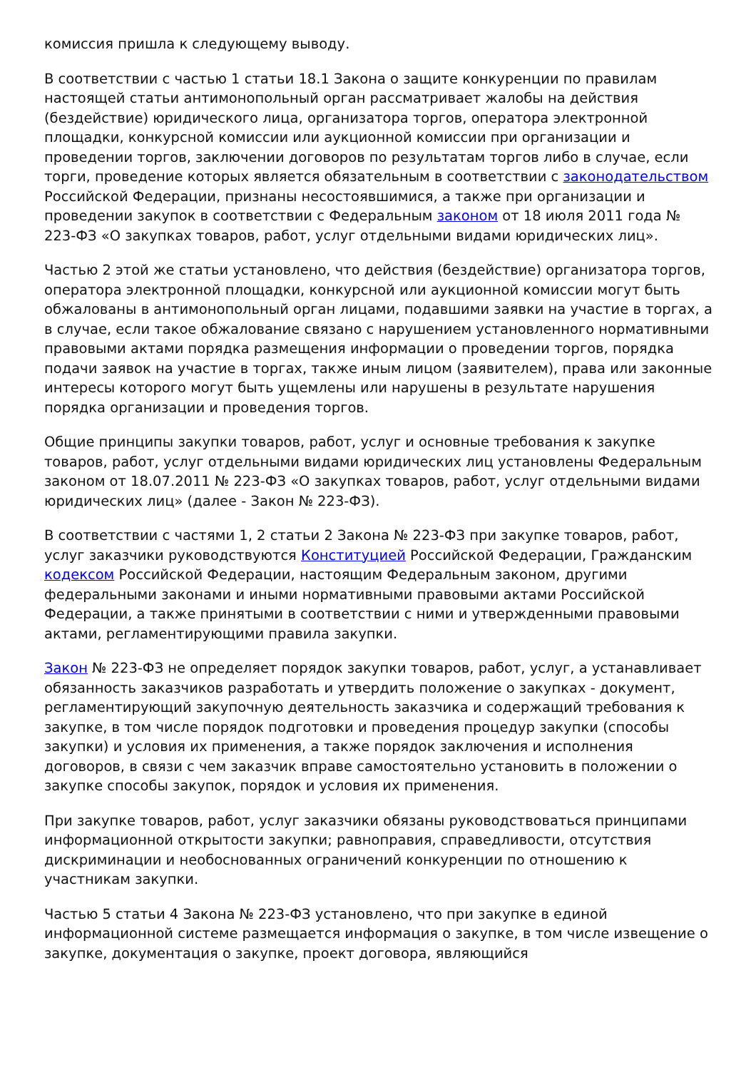комиссия пришла к следующему выводу.
В соответствии с частью 1 статьи 18.1 Закона о защите конкуренции по правилам настоящей статьи антимонопольный орган рассматривает жалобы на действия (бездействие) юридического лица, организатора торгов, оператора электронной площадки, конкурсной комиссии или аукционной комиссии при организации и проведении торгов, заключении договоров по результатам торгов либо в случае, если торги, проведение которых является обязательным в соответствии с законодательством Российской Федерации, признаны несостоявшимися, а также при организации и проведении закупок в соответствии с Федеральным законом от 18 июля 2011 года № 223-ФЗ «О закупках товаров, работ, услуг отдельными видами юридических лиц».
Частью 2 этой же статьи установлено, что действия (бездействие) организатора торгов, оператора электронной площадки, конкурсной или аукционной комиссии могут быть обжалованы в антимонопольный орган лицами, подавшими заявки на участие в торгах, а в случае, если такое обжалование связано с нарушением установленного нормативными правовыми актами порядка размещения информации о проведении торгов, порядка подачи заявок на участие в торгах, также иным лицом (заявителем), права или законные интересы которого могут быть ущемлены или нарушены в результате нарушения порядка организации и проведения торгов.
Общие принципы закупки товаров, работ, услуг и основные требования к закупке товаров, работ, услуг отдельными видами юридических лиц установлены Федеральным законом от 18.07.2011 № 223-ФЗ «О закупках товаров, работ, услуг отдельными видами юридических лиц» (далее - Закон № 223-ФЗ).
В соответствии с частями 1, 2 статьи 2 Закона № 223-ФЗ при закупке товаров, работ, услуг заказчики руководствуются Конституцией Российской Федерации, Гражданским кодексом Российской Федерации, настоящим Федеральным законом, другими федеральными законами и иными нормативными правовыми актами Российской Федерации, а также принятыми в соответствии с ними и утвержденными правовыми актами, регламентирующими правила закупки.
Закон № 223-ФЗ не определяет порядок закупки товаров, работ, услуг, а устанавливает обязанность заказчиков разработать и утвердить положение о закупках - документ, регламентирующий закупочную деятельность заказчика и содержащий требования к закупке, в том числе порядок подготовки и проведения процедур закупки (способы закупки) и условия их применения, а также порядок заключения и исполнения договоров, в связи с чем заказчик вправе самостоятельно установить в положении о закупке способы закупок, порядок и условия их применения.
При закупке товаров, работ, услуг заказчики обязаны руководствоваться принципами информационной открытости закупки; равноправия, справедливости, отсутствия дискриминации и необоснованных ограничений конкуренции по отношению к участникам закупки.
Частью 5 статьи 4 Закона № 223-ФЗ установлено, что при закупке в единой информационной системе размещается информация о закупке, в том числе извещение о закупке, документация о закупке, проект договора, являющийся